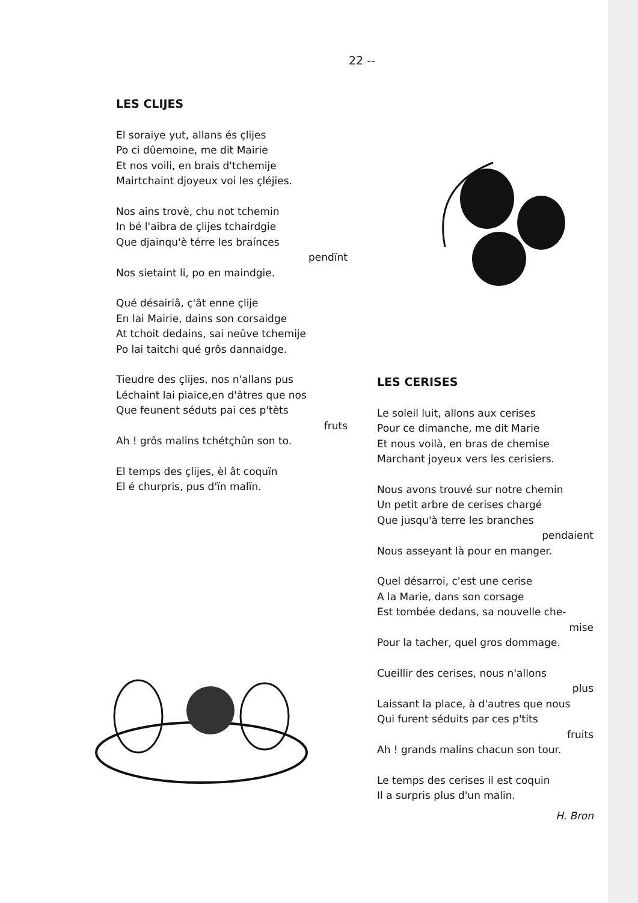22 --
LES CLIJES
El soraiye yut, allans és çlijes
Po ci dûemoine, me dit Mairie
Et nos voili, en brais d'tchemije
Mairtchaint djoyeux voi les çléjies.
Nos ains trovè, chu not tchemin
In bé l'aibra de çlijes tchairdgie
Que djainqu'è térre les braínces
pendïnt
Nos sietaint li, po en maindgie.
Qué désairiâ, ç'ât enne çlije
En lai Mairie, dains son corsaidge
At tchoit dedains, sai neûve tchemije
Po lai taitchi qué grôs dannaidge.
Tieudre des çlijes, nos n'allans pus
Léchaint lai piaice,en d'âtres que nos
Que feunent séduts pai ces p'tèts
fruts
Ah ! grôs malins tchétçhûn son to.
El temps des çlijes, èl ât coquïn
El é churpris, pus d'ïn malïn.
LES CERISES
Le soleil luit, allons aux cerises
Pour ce dimanche, me dit Marie
Et nous voilà, en bras de chemise
Marchant joyeux vers les cerisiers.
Nous avons trouvé sur notre chemin
Un petit arbre de cerises chargé
Que jusqu'à terre les branches
pendaient
Nous asseyant là pour en manger.
Quel désarroi, c'est une cerise
A la Marie, dans son corsage
Est tombée dedans, sa nouvelle che-
mise
Pour la tacher, quel gros dommage.
Cueillir des cerises, nous n'allons
plus
Laissant la place, à d'autres que nous
Qui furent séduits par ces p'tits
fruits
Ah ! grands malins chacun son tour.
Le temps des cerises il est coquin
Il a surpris plus d'un malin.
H. Bron